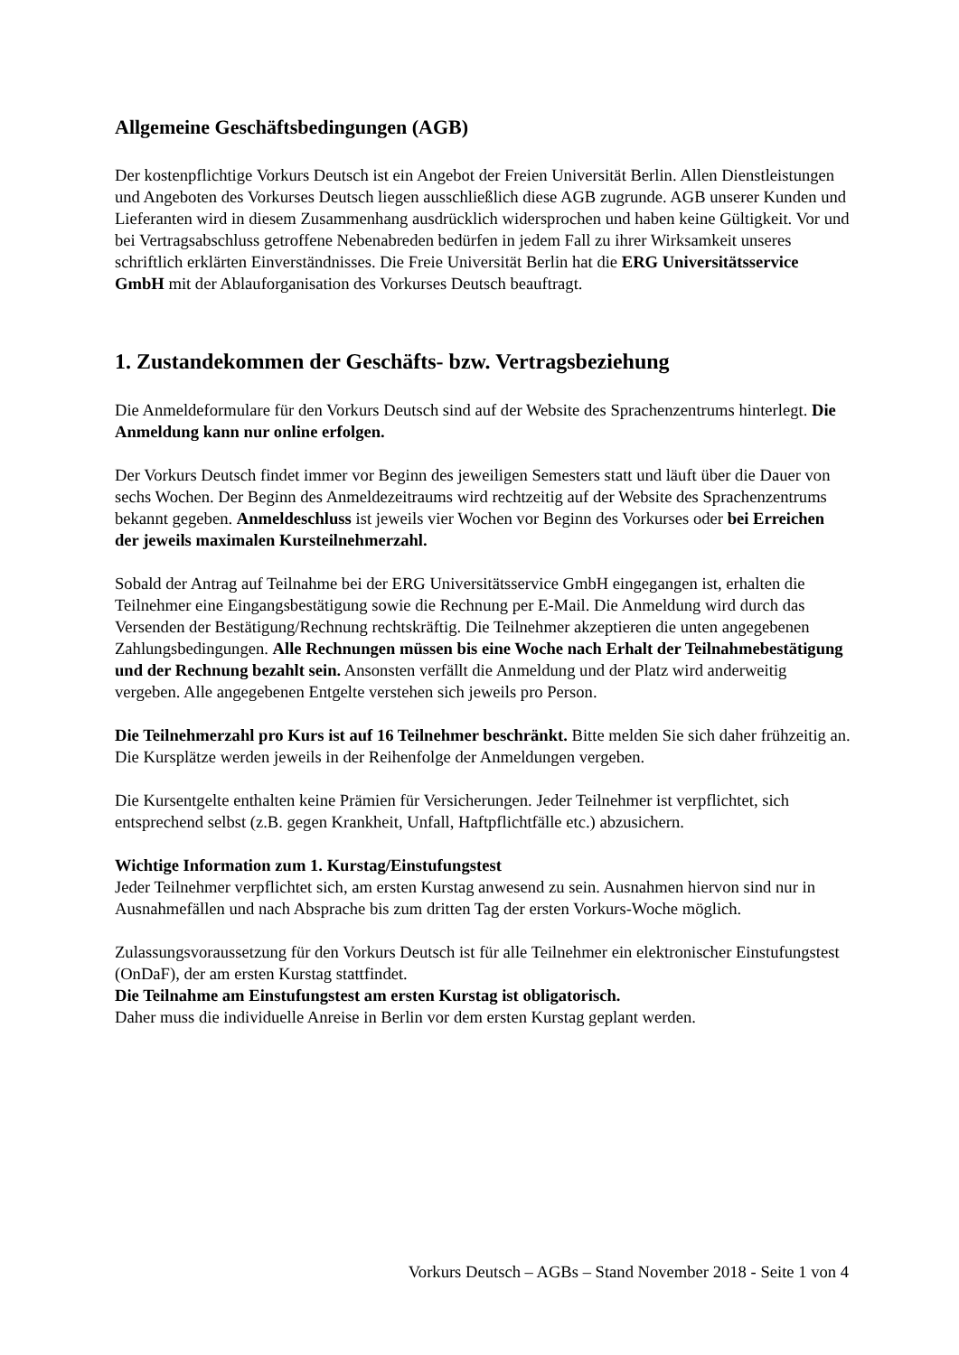Allgemeine Geschäftsbedingungen (AGB)
Der kostenpflichtige Vorkurs Deutsch ist ein Angebot der Freien Universität Berlin. Allen Dienstleistungen und Angeboten des Vorkurses Deutsch liegen ausschließlich diese AGB zugrunde. AGB unserer Kunden und Lieferanten wird in diesem Zusammenhang ausdrücklich widersprochen und haben keine Gültigkeit. Vor und bei Vertragsabschluss getroffene Nebenabreden bedürfen in jedem Fall zu ihrer Wirksamkeit unseres schriftlich erklärten Einverständnisses. Die Freie Universität Berlin hat die ERG Universitätsservice GmbH mit der Ablauforganisation des Vorkurses Deutsch beauftragt.
1. Zustandekommen der Geschäfts- bzw. Vertragsbeziehung
Die Anmeldeformulare für den Vorkurs Deutsch sind auf der Website des Sprachenzentrums hinterlegt. Die Anmeldung kann nur online erfolgen.
Der Vorkurs Deutsch findet immer vor Beginn des jeweiligen Semesters statt und läuft über die Dauer von sechs Wochen. Der Beginn des Anmeldezeitraums wird rechtzeitig auf der Website des Sprachenzentrums bekannt gegeben. Anmeldeschluss ist jeweils vier Wochen vor Beginn des Vorkurses oder bei Erreichen der jeweils maximalen Kursteilnehmerzahl.
Sobald der Antrag auf Teilnahme bei der ERG Universitätsservice GmbH eingegangen ist, erhalten die Teilnehmer eine Eingangsbestätigung sowie die Rechnung per E-Mail. Die Anmeldung wird durch das Versenden der Bestätigung/Rechnung rechtskräftig. Die Teilnehmer akzeptieren die unten angegebenen Zahlungsbedingungen. Alle Rechnungen müssen bis eine Woche nach Erhalt der Teilnahmebestätigung und der Rechnung bezahlt sein. Ansonsten verfällt die Anmeldung und der Platz wird anderweitig vergeben. Alle angegebenen Entgelte verstehen sich jeweils pro Person.
Die Teilnehmerzahl pro Kurs ist auf 16 Teilnehmer beschränkt. Bitte melden Sie sich daher frühzeitig an. Die Kursplätze werden jeweils in der Reihenfolge der Anmeldungen vergeben.
Die Kursentgelte enthalten keine Prämien für Versicherungen. Jeder Teilnehmer ist verpflichtet, sich entsprechend selbst (z.B. gegen Krankheit, Unfall, Haftpflichtfälle etc.) abzusichern.
Wichtige Information zum 1. Kurstag/Einstufungstest
Jeder Teilnehmer verpflichtet sich, am ersten Kurstag anwesend zu sein. Ausnahmen hiervon sind nur in Ausnahmefällen und nach Absprache bis zum dritten Tag der ersten Vorkurs-Woche möglich.
Zulassungsvoraussetzung für den Vorkurs Deutsch ist für alle Teilnehmer ein elektronischer Einstufungstest (OnDaF), der am ersten Kurstag stattfindet.
Die Teilnahme am Einstufungstest am ersten Kurstag ist obligatorisch.
Daher muss die individuelle Anreise in Berlin vor dem ersten Kurstag geplant werden.
Vorkurs Deutsch – AGBs – Stand November 2018 - Seite 1 von 4